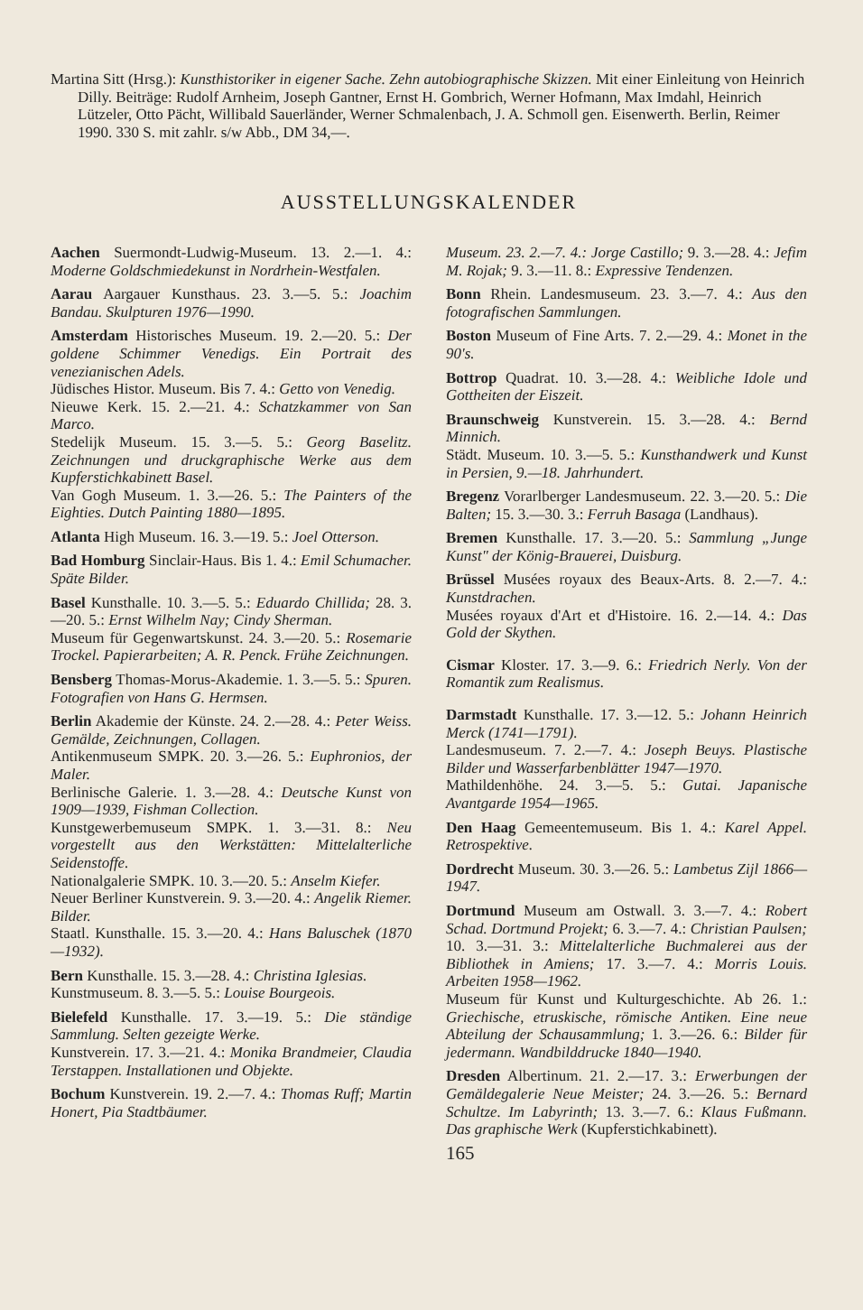Martina Sitt (Hrsg.): Kunsthistoriker in eigener Sache. Zehn autobiographische Skizzen. Mit einer Einleitung von Heinrich Dilly. Beiträge: Rudolf Arnheim, Joseph Gantner, Ernst H. Gombrich, Werner Hofmann, Max Imdahl, Heinrich Lützeler, Otto Pächt, Willibald Sauerländer, Werner Schmalenbach, J. A. Schmoll gen. Eisenwerth. Berlin, Reimer 1990. 330 S. mit zahlr. s/w Abb., DM 34,—.
AUSSTELLUNGSKALENDER
Aachen Suermondt-Ludwig-Museum. 13. 2.—1. 4.: Moderne Goldschmiedekunst in Nordrhein-Westfalen.
Aarau Aargauer Kunsthaus. 23. 3.—5. 5.: Joachim Bandau. Skulpturen 1976—1990.
Amsterdam Historisches Museum. 19. 2.—20. 5.: Der goldene Schimmer Venedigs. Ein Portrait des venezianischen Adels.
Jüdisches Histor. Museum. Bis 7. 4.: Getto von Venedig.
Nieuwe Kerk. 15. 2.—21. 4.: Schatzkammer von San Marco.
Stedelijk Museum. 15. 3.—5. 5.: Georg Baselitz. Zeichnungen und druckgraphische Werke aus dem Kupferstichkabinett Basel.
Van Gogh Museum. 1. 3.—26. 5.: The Painters of the Eighties. Dutch Painting 1880—1895.
Atlanta High Museum. 16. 3.—19. 5.: Joel Otterson.
Bad Homburg Sinclair-Haus. Bis 1. 4.: Emil Schumacher. Späte Bilder.
Basel Kunsthalle. 10. 3.—5. 5.: Eduardo Chillida; 28. 3.—20. 5.: Ernst Wilhelm Nay; Cindy Sherman.
Museum für Gegenwartskunst. 24. 3.—20. 5.: Rosemarie Trockel. Papierarbeiten; A. R. Penck. Frühe Zeichnungen.
Bensberg Thomas-Morus-Akademie. 1. 3.—5. 5.: Spuren. Fotografien von Hans G. Hermsen.
Berlin Akademie der Künste. 24. 2.—28. 4.: Peter Weiss. Gemälde, Zeichnungen, Collagen.
Antikenmuseum SMPK. 20. 3.—26. 5.: Euphronios, der Maler.
Berlinische Galerie. 1. 3.—28. 4.: Deutsche Kunst von 1909—1939, Fishman Collection.
Kunstgewerbemuseum SMPK. 1. 3.—31. 8.: Neu vorgestellt aus den Werkstätten: Mittelalterliche Seidenstoffe.
Nationalgalerie SMPK. 10. 3.—20. 5.: Anselm Kiefer.
Neuer Berliner Kunstverein. 9. 3.—20. 4.: Angelik Riemer. Bilder.
Staatl. Kunsthalle. 15. 3.—20. 4.: Hans Baluschek (1870—1932).
Bern Kunsthalle. 15. 3.—28. 4.: Christina Iglesias.
Kunstmuseum. 8. 3.—5. 5.: Louise Bourgeois.
Bielefeld Kunsthalle. 17. 3.—19. 5.: Die ständige Sammlung. Selten gezeigte Werke.
Kunstverein. 17. 3.—21. 4.: Monika Brandmeier, Claudia Terstappen. Installationen und Objekte.
Bochum Kunstverein. 19. 2.—7. 4.: Thomas Ruff; Martin Honert, Pia Stadtbäumer.
Museum. 23. 2.—7. 4.: Jorge Castillo; 9. 3.—28. 4.: Jefim M. Rojak; 9. 3.—11. 8.: Expressive Tendenzen.
Bonn Rhein. Landesmuseum. 23. 3.—7. 4.: Aus den fotografischen Sammlungen.
Boston Museum of Fine Arts. 7. 2.—29. 4.: Monet in the 90's.
Bottrop Quadrat. 10. 3.—28. 4.: Weibliche Idole und Gottheiten der Eiszeit.
Braunschweig Kunstverein. 15. 3.—28. 4.: Bernd Minnich.
Städt. Museum. 10. 3.—5. 5.: Kunsthandwerk und Kunst in Persien, 9.—18. Jahrhundert.
Bregenz Vorarlberger Landesmuseum. 22. 3.—20. 5.: Die Balten; 15. 3.—30. 3.: Ferruh Basaga (Landhaus).
Bremen Kunsthalle. 17. 3.—20. 5.: Sammlung „Junge Kunst" der König-Brauerei, Duisburg.
Brüssel Musées royaux des Beaux-Arts. 8. 2.—7. 4.: Kunstdrachen.
Musées royaux d'Art et d'Histoire. 16. 2.—14. 4.: Das Gold der Skythen.
Cismar Kloster. 17. 3.—9. 6.: Friedrich Nerly. Von der Romantik zum Realismus.
Darmstadt Kunsthalle. 17. 3.—12. 5.: Johann Heinrich Merck (1741—1791).
Landesmuseum. 7. 2.—7. 4.: Joseph Beuys. Plastische Bilder und Wasserfarbenblätter 1947—1970.
Mathildenhöhe. 24. 3.—5. 5.: Gutai. Japanische Avantgarde 1954—1965.
Den Haag Gemeentemuseum. Bis 1. 4.: Karel Appel. Retrospektive.
Dordrecht Museum. 30. 3.—26. 5.: Lambetus Zijl 1866—1947.
Dortmund Museum am Ostwall. 3. 3.—7. 4.: Robert Schad. Dortmund Projekt; 6. 3.—7. 4.: Christian Paulsen; 10. 3.—31. 3.: Mittelalterliche Buchmalerei aus der Bibliothek in Amiens; 17. 3.—7. 4.: Morris Louis. Arbeiten 1958—1962.
Museum für Kunst und Kulturgeschichte. Ab 26. 1.: Griechische, etruskische, römische Antiken. Eine neue Abteilung der Schausammlung; 1. 3.—26. 6.: Bilder für jedermann. Wandbilddrucke 1840—1940.
Dresden Albertinum. 21. 2.—17. 3.: Erwerbungen der Gemäldegalerie Neue Meister; 24. 3.—26. 5.: Bernard Schultze. Im Labyrinth; 13. 3.—7. 6.: Klaus Fußmann. Das graphische Werk (Kupferstichkabinett).
165